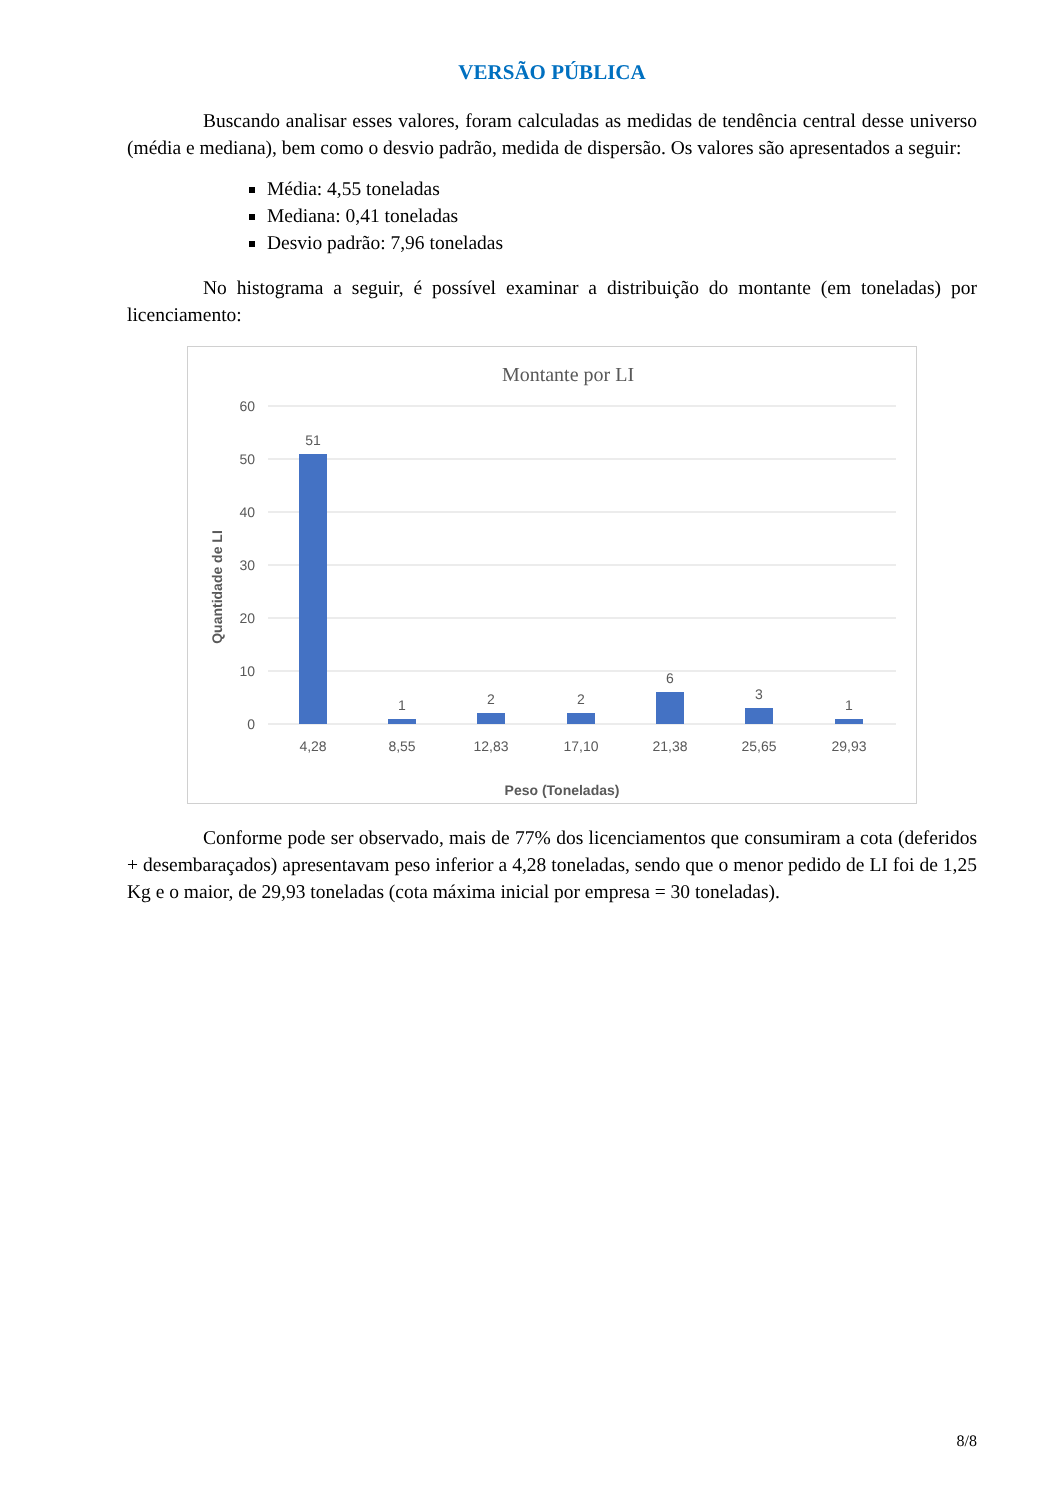VERSÃO PÚBLICA
Buscando analisar esses valores, foram calculadas as medidas de tendência central desse universo (média e mediana), bem como o desvio padrão, medida de dispersão. Os valores são apresentados a seguir:
Média: 4,55 toneladas
Mediana: 0,41 toneladas
Desvio padrão: 7,96 toneladas
No histograma a seguir, é possível examinar a distribuição do montante (em toneladas) por licenciamento:
Montante por LI
60
50
40
30
20
10
0
51
1
2
2
6
3
1
4,28
8,55
12,83
17,10
21,38
25,65
29,93
Peso (Toneladas)
Quantidade de LI
Conforme pode ser observado, mais de 77% dos licenciamentos que consumiram a cota (deferidos + desembaraçados) apresentavam peso inferior a 4,28 toneladas, sendo que o menor pedido de LI foi de 1,25 Kg e o maior, de 29,93 toneladas (cota máxima inicial por empresa = 30 toneladas).
8/8